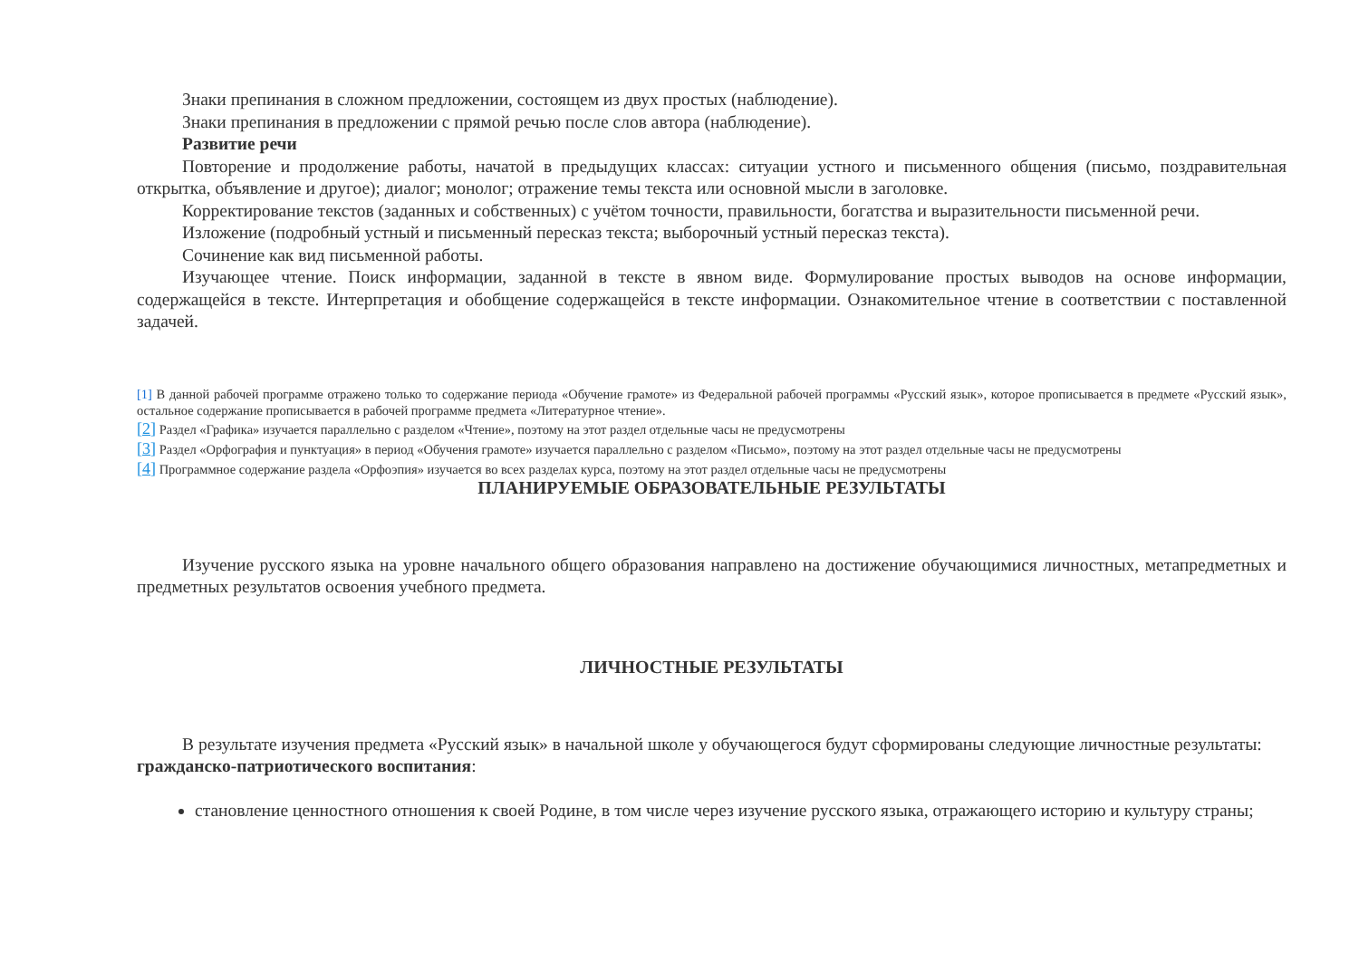Знаки препинания в сложном предложении, состоящем из двух простых (наблюдение).
Знаки препинания в предложении с прямой речью после слов автора (наблюдение).
Развитие речи
Повторение и продолжение работы, начатой в предыдущих классах: ситуации устного и письменного общения (письмо, поздравительная открытка, объявление и другое); диалог; монолог; отражение темы текста или основной мысли в заголовке.
Корректирование текстов (заданных и собственных) с учётом точности, правильности, богатства и выразительности письменной речи.
Изложение (подробный устный и письменный пересказ текста; выборочный устный пересказ текста).
Сочинение как вид письменной работы.
Изучающее чтение. Поиск информации, заданной в тексте в явном виде. Формулирование простых выводов на основе информации, содержащейся в тексте. Интерпретация и обобщение содержащейся в тексте информации. Ознакомительное чтение в соответствии с поставленной задачей.
[1] В данной рабочей программе отражено только то содержание периода «Обучение грамоте» из Федеральной рабочей программы «Русский язык», которое прописывается в предмете «Русский язык», остальное содержание прописывается в рабочей программе предмета «Литературное чтение».
[2] Раздел «Графика» изучается параллельно с разделом «Чтение», поэтому на этот раздел отдельные часы не предусмотрены
[3] Раздел «Орфография и пунктуация» в период «Обучения грамоте» изучается параллельно с разделом «Письмо», поэтому на этот раздел отдельные часы не предусмотрены
[4] Программное содержание раздела «Орфоэпия» изучается во всех разделах курса, поэтому на этот раздел отдельные часы не предусмотрены
ПЛАНИРУЕМЫЕ ОБРАЗОВАТЕЛЬНЫЕ РЕЗУЛЬТАТЫ
Изучение русского языка на уровне начального общего образования направлено на достижение обучающимися личностных, метапредметных и предметных результатов освоения учебного предмета.
ЛИЧНОСТНЫЕ РЕЗУЛЬТАТЫ
В результате изучения предмета «Русский язык» в начальной школе у обучающегося будут сформированы следующие личностные результаты:
гражданско-патриотического воспитания:
становление ценностного отношения к своей Родине, в том числе через изучение русского языка, отражающего историю и культуру страны;